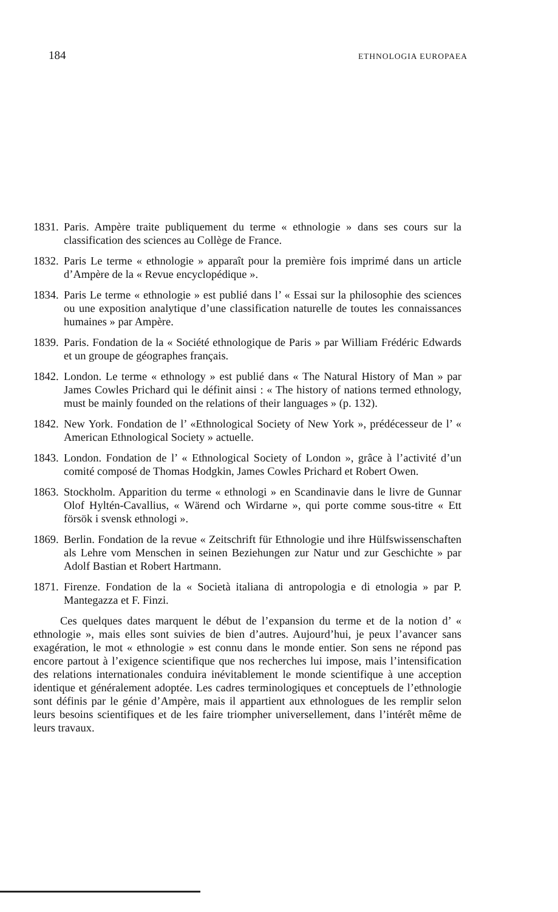184 ETHNOLOGIA EUROPAEA
1831. Paris. Ampère traite publiquement du terme « ethnologie » dans ses cours sur la classification des sciences au Collège de France.
1832. Paris Le terme « ethnologie » apparaît pour la première fois imprimé dans un article d’Ampère de la « Revue encyclopédique ».
1834. Paris Le terme « ethnologie » est publié dans l’ « Essai sur la philosophie des sciences ou une exposition analytique d’une classification naturelle de toutes les connaissances humaines » par Ampère.
1839. Paris. Fondation de la « Société ethnologique de Paris » par William Frédéric Edwards et un groupe de géographes français.
1842. London. Le terme « ethnology » est publié dans « The Natural History of Man » par James Cowles Prichard qui le définit ainsi : « The history of nations termed ethnology, must be mainly founded on the relations of their languages » (p. 132).
1842. New York. Fondation de l’ «Ethnological Society of New York », prédécesseur de l’ « American Ethnological Society » actuelle.
1843. London. Fondation de l’ « Ethnological Society of London », grâce à l’activité d’un comité composé de Thomas Hodgkin, James Cowles Prichard et Robert Owen.
1863. Stockholm. Apparition du terme « ethnologi » en Scandinavie dans le livre de Gunnar Olof Hyltén-Cavallius, « Wärend och Wirdarne », qui porte comme sous-titre « Ett försök i svensk ethnologi ».
1869. Berlin. Fondation de la revue « Zeitschrift für Ethnologie und ihre Hülfswissenschaften als Lehre vom Menschen in seinen Beziehungen zur Natur und zur Geschichte » par Adolf Bastian et Robert Hartmann.
1871. Firenze. Fondation de la « Società italiana di antropologia e di etnologia » par P. Mantegazza et F. Finzi.
Ces quelques dates marquent le début de l’expansion du terme et de la notion d’ « ethnologie », mais elles sont suivies de bien d’autres. Aujourd’hui, je peux l’avancer sans exagération, le mot « ethnologie » est connu dans le monde entier. Son sens ne répond pas encore partout à l’exigence scientifique que nos recherches lui impose, mais l’intensification des relations internationales conduira inévitablement le monde scientifique à une acception identique et généralement adoptée. Les cadres terminologiques et conceptuels de l’ethnologie sont définis par le génie d’Ampère, mais il appartient aux ethnologues de les remplir selon leurs besoins scientifiques et de les faire triompher universellement, dans l’intérêt même de leurs travaux.